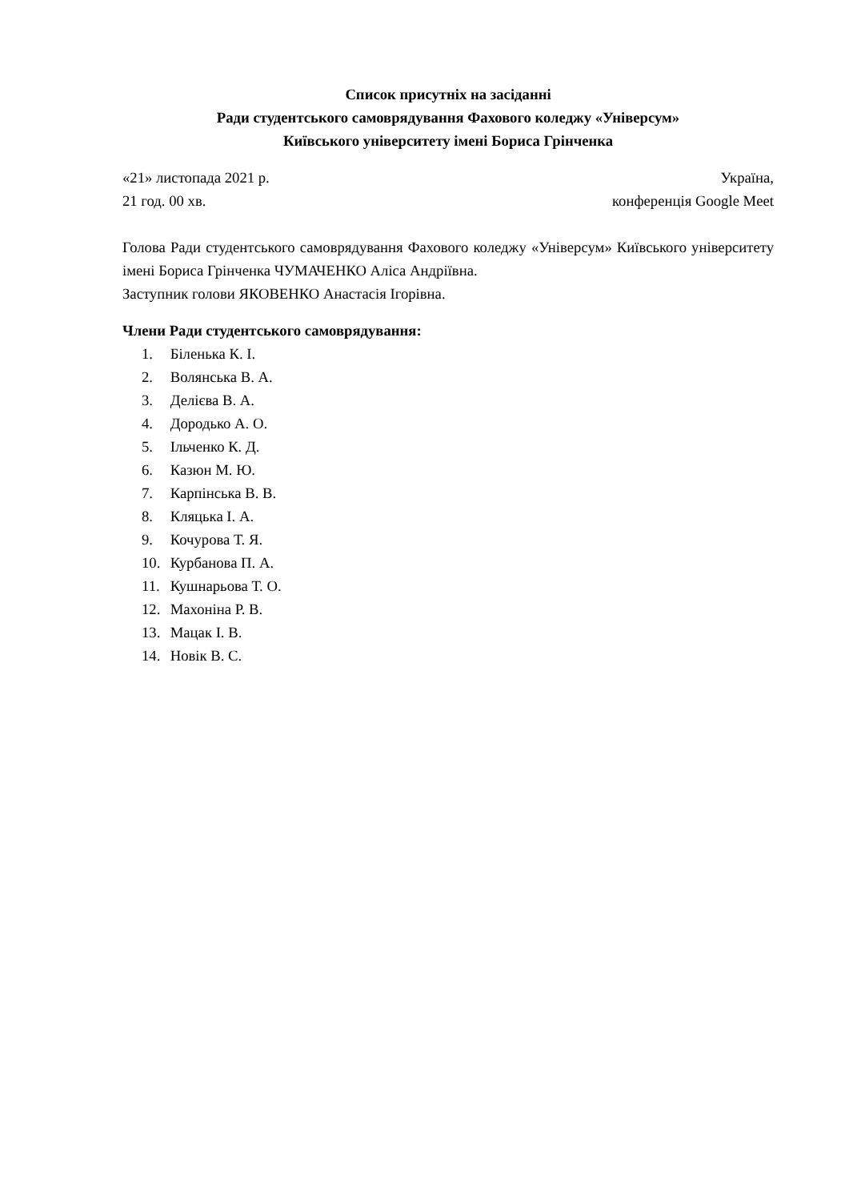Список присутніх на засіданні
Ради студентського самоврядування Фахового коледжу «Універсум»
Київського університету імені Бориса Грінченка
«21» листопада 2021 р. Україна,
21 год. 00 хв. конференція Google Meet
Голова Ради студентського самоврядування Фахового коледжу «Універсум» Київського університету імені Бориса Грінченка ЧУМАЧЕНКО Аліса Андріївна.
Заступник голови ЯКОВЕНКО Анастасія Ігорівна.
Члени Ради студентського самоврядування:
1. Біленька К. І.
2. Волянська В. А.
3. Делієва В. А.
4. Дородько А. О.
5. Ільченко К. Д.
6. Казюн М. Ю.
7. Карпінська В. В.
8. Кляцька І. А.
9. Кочурова Т. Я.
10. Курбанова П. А.
11. Кушнарьова Т. О.
12. Махоніна Р. В.
13. Мацак І. В.
14. Новік В. С.